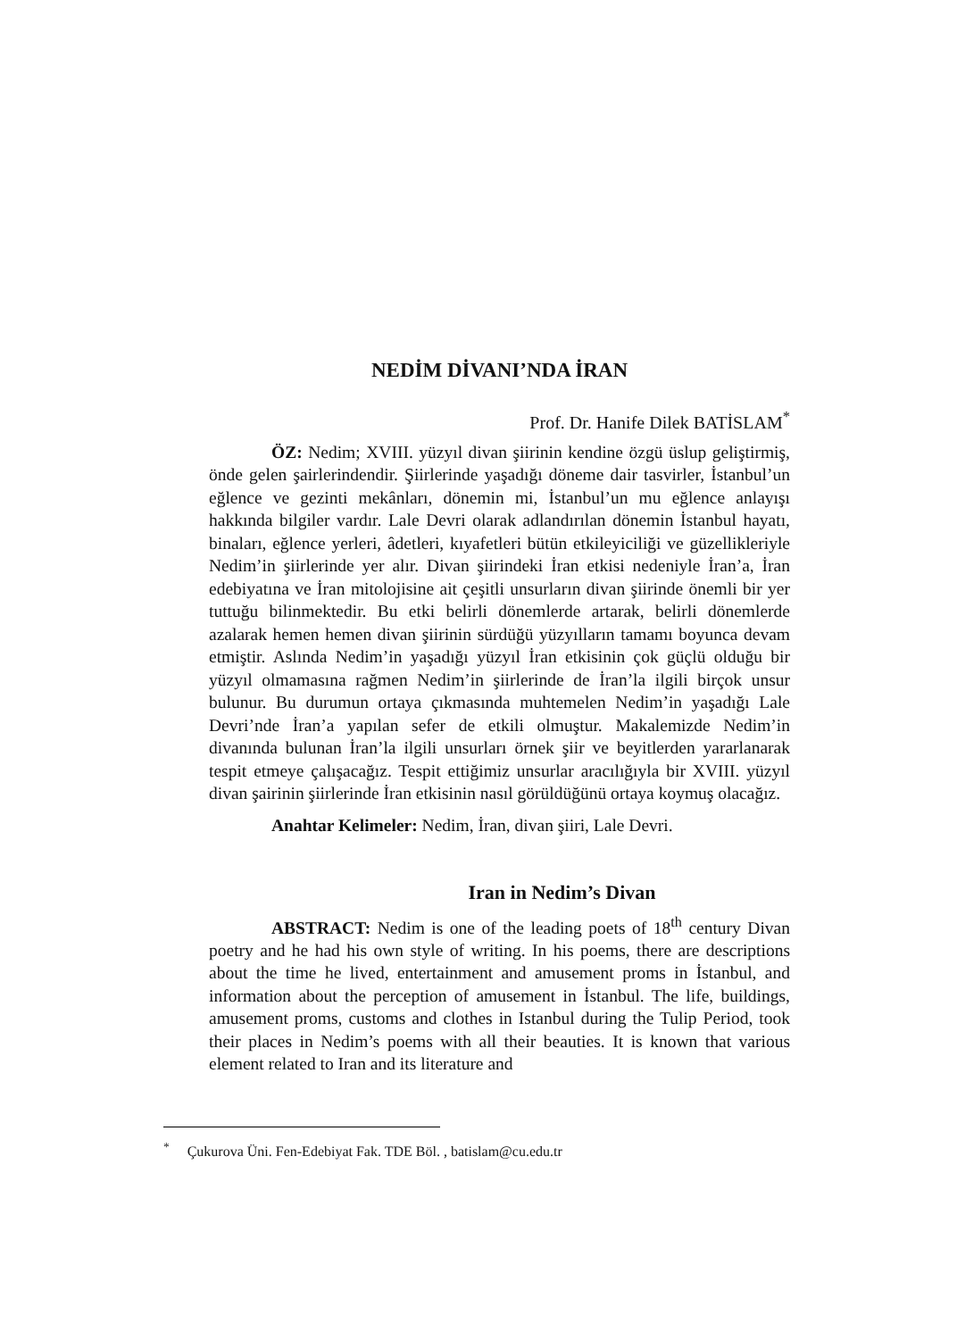NEDİM DİVANI’NDA İRAN
Prof. Dr. Hanife Dilek BATİSLAM<sup>*</sup>
ÖZ: Nedim; XVIII. yüzyıl divan şiirinin kendine özgü üslup geliştirmiş, önde gelen şairlerindendir. Şiirlerinde yaşadığı döneme dair tasvirler, İstanbul’un eğlence ve gezinti mekânları, dönemin mi, İstanbul’un mu eğlence anlayışı hakkında bilgiler vardır. Lale Devri olarak adlandırılan dönemin İstanbul hayatı, binaları, eğlence yerleri, âdetleri, kıyafetleri bütün etkileyiciliği ve güzellikleriyle Nedim’in şiirlerinde yer alır. Divan şiirindeki İran etkisi nedeniyle İran’a, İran edebiyatına ve İran mitolojisine ait çeşitli unsurların divan şiirinde önemli bir yer tuttuğu bilinmektedir. Bu etki belirli dönemlerde artarak, belirli dönemlerde azalarak hemen hemen divan şiirinin sürdüğü yüzyılların tamamı boyunca devam etmiştir. Aslında Nedim’in yaşadığı yüzyıl İran etkisinin çok güçlü olduğu bir yüzyıl olmamasına rağmen Nedim’in şiirlerinde de İran’la ilgili birçok unsur bulunur. Bu durumun ortaya çıkmasında muhtemelen Nedim’in yaşadığı Lale Devri’nde İran’a yapılan sefer de etkili olmuştur. Makalemizde Nedim’in divanında bulunan İran’la ilgili unsurları örnek şiir ve beyitlerden yararlanarak tespit etmeye çalışacağız. Tespit ettiğimiz unsurlar aracılığıyla bir XVIII. yüzyıl divan şairinin şiirlerinde İran etkisinin nasıl görüldüğünü ortaya koymuş olacağız.
Anahtar Kelimeler: Nedim, İran, divan şiiri, Lale Devri.
Iran in Nedim’s Divan
ABSTRACT: Nedim is one of the leading poets of 18<sup>th</sup> century Divan poetry and he had his own style of writing. In his poems, there are descriptions about the time he lived, entertainment and amusement proms in İstanbul, and information about the perception of amusement in İstanbul. The life, buildings, amusement proms, customs and clothes in Istanbul during the Tulip Period, took their places in Nedim’s poems with all their beauties. It is known that various element related to Iran and its literature and
<sup>*</sup> Çukurova Üni. Fen-Edebiyat Fak. TDE Böl. , batislam@cu.edu.tr